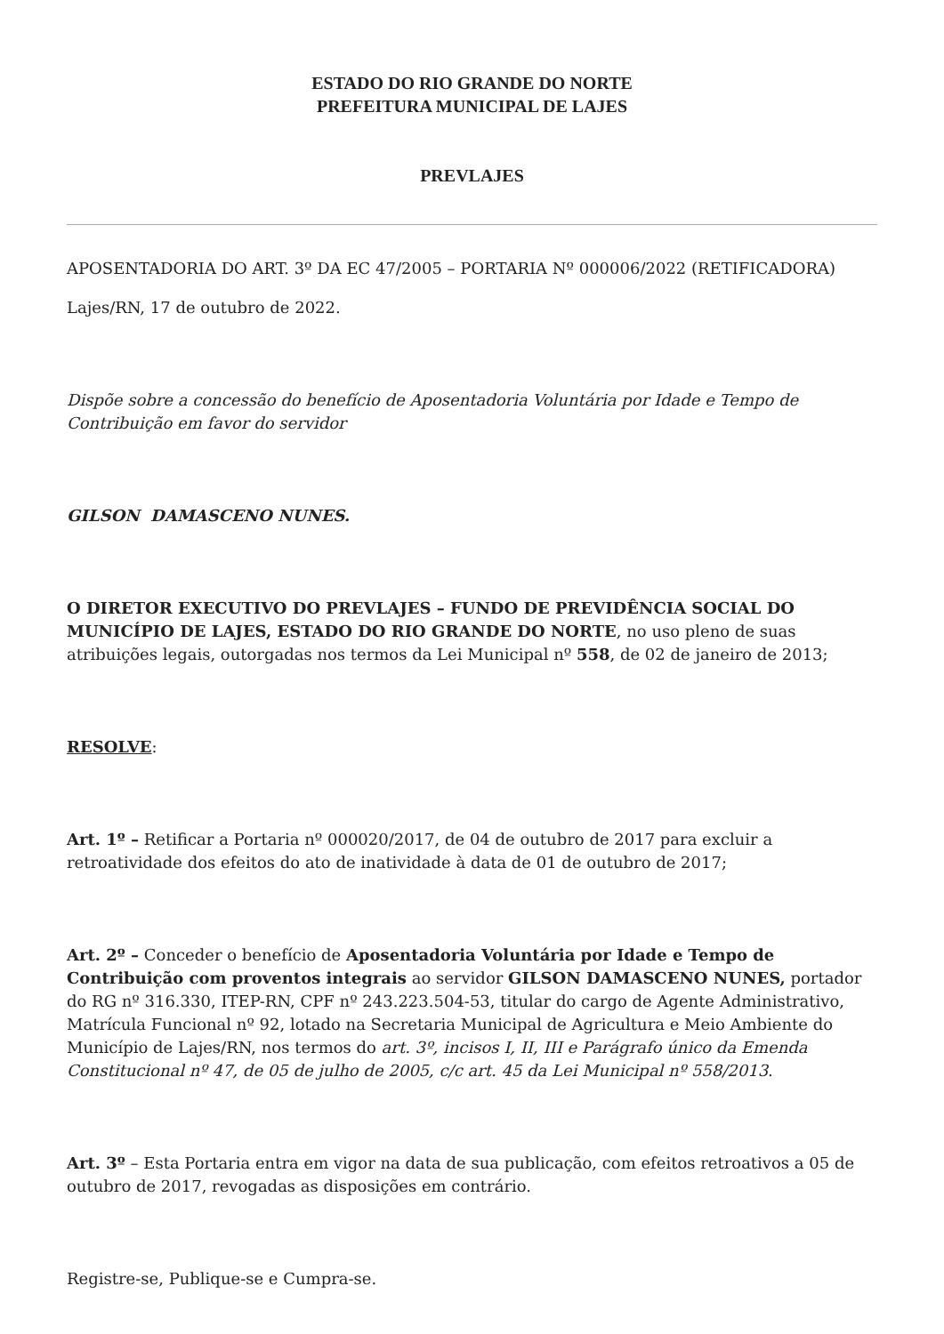ESTADO DO RIO GRANDE DO NORTE
PREFEITURA MUNICIPAL DE LAJES
PREVLAJES
APOSENTADORIA DO ART. 3º DA EC 47/2005 – PORTARIA Nº 000006/2022 (RETIFICADORA)
Lajes/RN, 17 de outubro de 2022.
Dispõe sobre a concessão do benefício de Aposentadoria Voluntária por Idade e Tempo de Contribuição em favor do servidor
GILSON DAMASCENO NUNES.
O DIRETOR EXECUTIVO DO PREVLAJES – FUNDO DE PREVIDÊNCIA SOCIAL DO MUNICÍPIO DE LAJES, ESTADO DO RIO GRANDE DO NORTE, no uso pleno de suas atribuições legais, outorgadas nos termos da Lei Municipal nº 558, de 02 de janeiro de 2013;
RESOLVE:
Art. 1º – Retificar a Portaria nº 000020/2017, de 04 de outubro de 2017 para excluir a retroatividade dos efeitos do ato de inatividade à data de 01 de outubro de 2017;
Art. 2º – Conceder o benefício de Aposentadoria Voluntária por Idade e Tempo de Contribuição com proventos integrais ao servidor GILSON DAMASCENO NUNES, portador do RG nº 316.330, ITEP-RN, CPF nº 243.223.504-53, titular do cargo de Agente Administrativo, Matrícula Funcional nº 92, lotado na Secretaria Municipal de Agricultura e Meio Ambiente do Município de Lajes/RN, nos termos do art. 3º, incisos I, II, III e Parágrafo único da Emenda Constitucional nº 47, de 05 de julho de 2005, c/c art. 45 da Lei Municipal nº 558/2013.
Art. 3º – Esta Portaria entra em vigor na data de sua publicação, com efeitos retroativos a 05 de outubro de 2017, revogadas as disposições em contrário.
Registre-se, Publique-se e Cumpra-se.